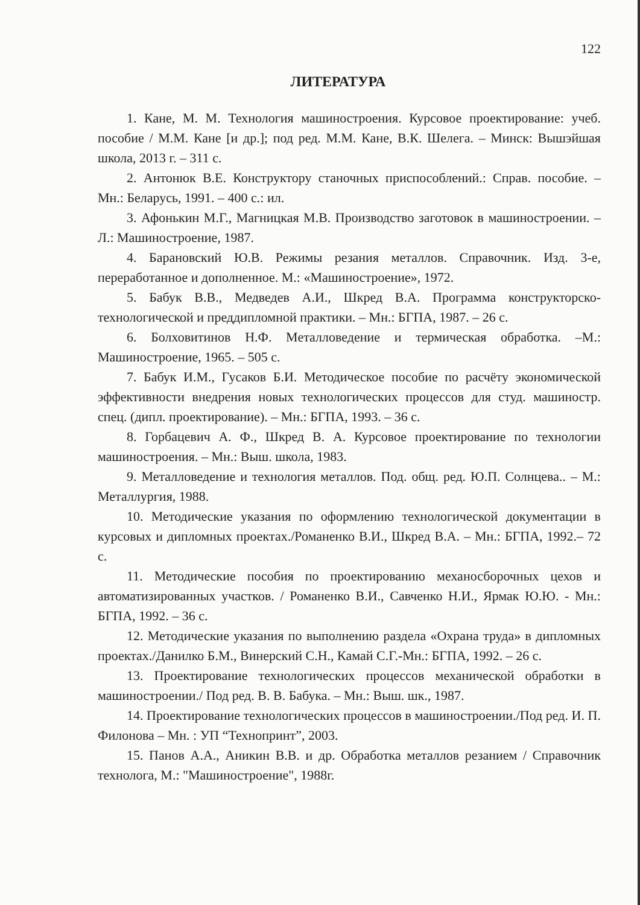122
ЛИТЕРАТУРА
1. Кане, М. М. Технология машиностроения. Курсовое проектирование: учеб. пособие / М.М. Кане [и др.]; под ред. М.М. Кане, В.К. Шелега. – Минск: Вышэйшая школа, 2013 г. – 311 с.
2. Антонюк В.Е. Конструктору станочных приспособлений.: Справ. пособие. – Мн.: Беларусь, 1991. – 400 с.: ил.
3. Афонькин М.Г., Магницкая М.В. Производство заготовок в машиностроении. – Л.: Машиностроение, 1987.
4. Барановский Ю.В. Режимы резания металлов. Справочник. Изд. 3-е, переработанное и дополненное. М.: «Машиностроение», 1972.
5. Бабук В.В., Медведев А.И., Шкред В.А. Программа конструкторско-технологической и преддипломной практики. – Мн.: БГПА, 1987. – 26 с.
6. Болховитинов Н.Ф. Металловедение и термическая обработка. –М.: Машиностроение, 1965. – 505 с.
7. Бабук И.М., Гусаков Б.И. Методическое пособие по расчёту экономической эффективности внедрения новых технологических процессов для студ. машиностр. спец. (дипл. проектирование). – Мн.: БГПА, 1993. – 36 с.
8. Горбацевич А. Ф., Шкред В. А. Курсовое проектирование по технологии машиностроения. – Мн.: Выш. школа, 1983.
9. Металловедение и технология металлов. Под. общ. ред. Ю.П. Солнцева.. – М.: Металлургия, 1988.
10. Методические указания по оформлению технологической документации в курсовых и дипломных проектах./Романенко В.И., Шкред В.А. – Мн.: БГПА, 1992.– 72 с.
11. Методические пособия по проектированию механосборочных цехов и автоматизированных участков. / Романенко В.И., Савченко Н.И., Ярмак Ю.Ю. - Мн.: БГПА, 1992. – 36 с.
12. Методические указания по выполнению раздела «Охрана труда» в дипломных проектах./Данилко Б.М., Винерский С.Н., Камай С.Г.-Мн.: БГПА, 1992. – 26 с.
13. Проектирование технологических процессов механической обработки в машиностроении./ Под ред. В. В. Бабука. – Мн.: Выш. шк., 1987.
14. Проектирование технологических процессов в машиностроении./Под ред. И. П. Филонова – Мн. : УП “Технопринт”, 2003.
15. Панов А.А., Аникин В.В. и др. Обработка металлов резанием / Справочник технолога, М.: "Машиностроение", 1988г.